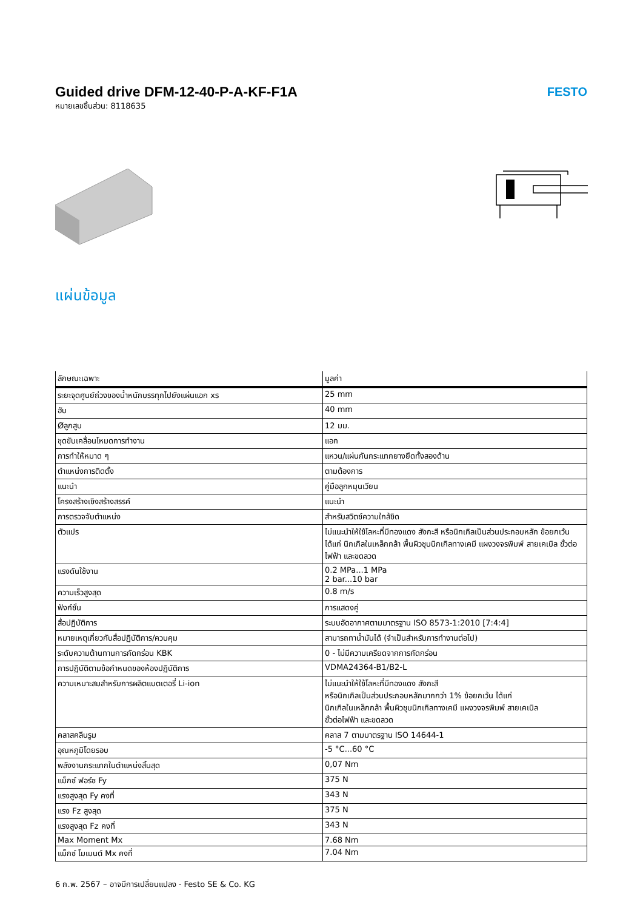Guided drive DFM-12-40-P-A-KF-F1A
หมายเลขชิ้นส่วน: 8118635
FESTO
แผ่นข้อมูล
| ลักษณะเฉพาะ | มูลค่า |
| --- | --- |
| ระยะจุดศูนย์ถ่วงของน้ำหนักบรรทุกไปยังแผ่นแอก xs | 25 mm |
| ฮับ | 40 mm |
| Øลูกสูบ | 12 มม. |
| ชุดขับเคลื่อนโหมดการทำงาน | แอก |
| การทำให้หมาด ๆ | แหวน/แผ่นกันกระแทกยางยืดทั้งสองด้าน |
| ตำแหน่งการติดตั้ง | ตามต้องการ |
| แนะนำ | คู่มือลูกหมุนเวียน |
| โครงสร้างเชิงสร้างสรรค์ | แนะนำ |
| การตรวจจับตำแหน่ง | สำหรับสวิตช์ความใกล้ชิด |
| ตัวแปร | ไม่แนะนำให้ใช้โลหะที่มีทองแดง สังกะสี หรือนิกเกิลเป็นส่วนประกอบหลัก ข้อยกเว้น ได้แก่ นิกเกิลในเหล็กกล้า พื้นผิวชุบนิกเกิลทางเคมี แผงวงจรพิมพ์ สายเคเบิล ขั้วต่อไฟฟ้า และขดลวด |
| แรงดันใช้งาน | 0.2 MPa...1 MPa 2 bar...10 bar |
| ความเร็วสูงสุด | 0.8 m/s |
| ฟังก์ชั่น | การแสดงคู่ |
| สื่อปฏิบัติการ | ระบบอัดอากาศตามมาตรฐาน ISO 8573-1:2010 [7:4:4] |
| หมายเหตุเกี่ยวกับสื่อปฏิบัติการ/ควบคุม | สามารถทาน้ำมันได้ (จำเป็นสำหรับการทำงานต่อไป) |
| ระดับความต้านทานการกัดกร่อน KBK | 0 - ไม่มีความเครียดจากการกัดกร่อน |
| การปฏิบัติตามข้อกำหนดของห้องปฏิบัติการ | VDMA24364-B1/B2-L |
| ความเหมาะสมสำหรับการผลิตแบตเตอรี่ Li-ion | ไม่แนะนำให้ใช้โลหะที่มีทองแดง สังกะสี หรือนิกเกิลเป็นส่วนประกอบหลักมากกว่า 1% ข้อยกเว้น ได้แก่ นิกเกิลในเหล็กกล้า พื้นผิวชุบนิกเกิลทางเคมี แผงวงจรพิมพ์ สายเคเบิล ขั้วต่อไฟฟ้า และขดลวด |
| คลาสคลีนรูม | คลาส 7 ตามมาตรฐาน ISO 14644-1 |
| อุณหภูมิโดยรอบ | -5 °C...60 °C |
| พลังงานกระแทกในตำแหน่งสิ้นสุด | 0,07 Nm |
| แม็กซ์ ฟอร์ซ Fy | 375 N |
| แรงสูงสุด Fy คงที่ | 343 N |
| แรง Fz สูงสุด | 375 N |
| แรงสูงสุด Fz คงที่ | 343 N |
| Max Moment Mx | 7.68 Nm |
| แม็กซ์ โมเมนต์ Mx คงที่ | 7.04 Nm |
6 ก.พ. 2567 – อาจมีการเปลี่ยนแปลง - Festo SE & Co. KG